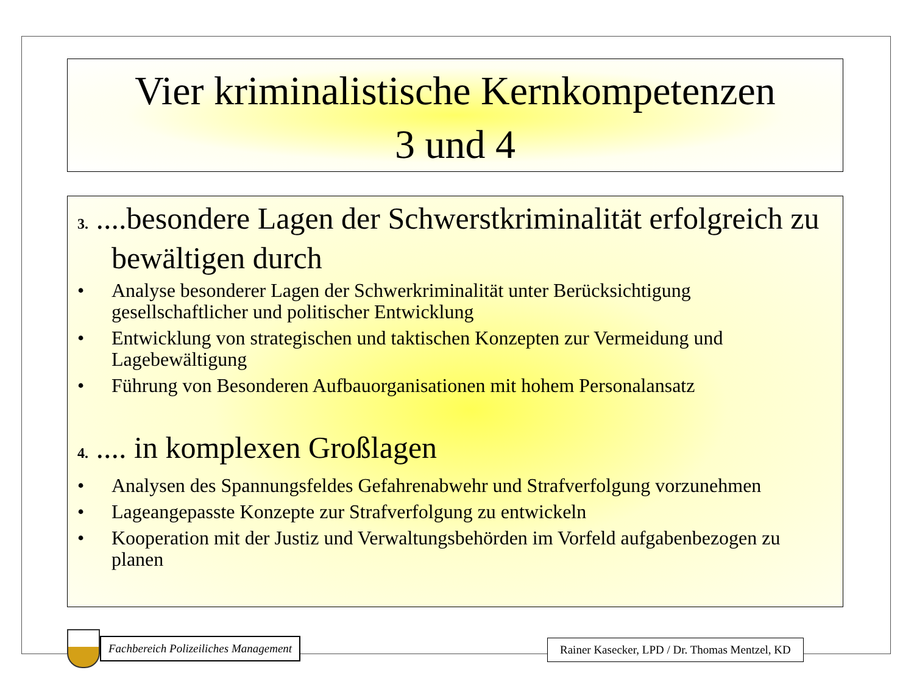Vier kriminalistische Kernkompetenzen
3 und 4
3. ....besondere Lagen der Schwerstkriminalität erfolgreich zu bewältigen durch
• Analyse besonderer Lagen der Schwerkriminalität unter Berücksichtigung gesellschaftlicher und politischer Entwicklung
• Entwicklung von strategischen und taktischen Konzepten zur Vermeidung und Lagebewältigung
• Führung von Besonderen Aufbauorganisationen mit hohem Personalansatz
4. .... in komplexen Großlagen
• Analysen des Spannungsfeldes Gefahrenabwehr und Strafverfolgung vorzunehmen
• Lageangepasste Konzepte zur Strafverfolgung zu entwickeln
• Kooperation mit der Justiz und Verwaltungsbehörden im Vorfeld aufgabenbezogen zu planen
Fachbereich Polizeiliches Management
Rainer Kasecker, LPD / Dr. Thomas Mentzel, KD